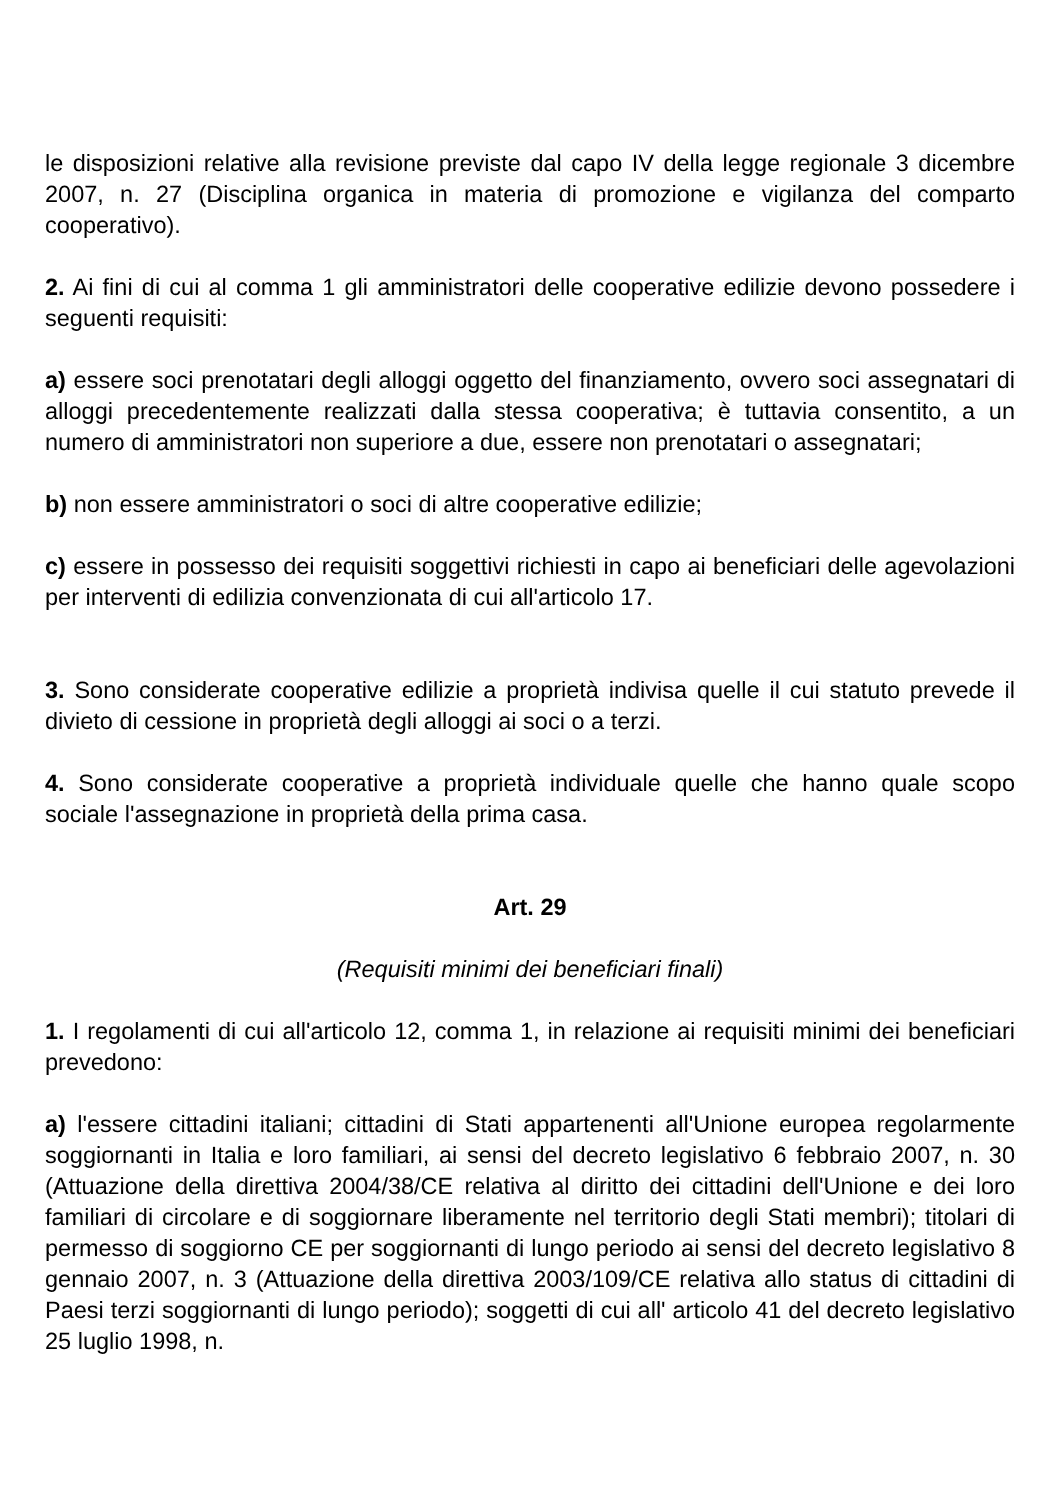le disposizioni relative alla revisione previste dal capo IV della legge regionale 3 dicembre 2007, n. 27 (Disciplina organica in materia di promozione e vigilanza del comparto cooperativo).
2. Ai fini di cui al comma 1 gli amministratori delle cooperative edilizie devono possedere i seguenti requisiti:
a) essere soci prenotatari degli alloggi oggetto del finanziamento, ovvero soci assegnatari di alloggi precedentemente realizzati dalla stessa cooperativa; è tuttavia consentito, a un numero di amministratori non superiore a due, essere non prenotatari o assegnatari;
b) non essere amministratori o soci di altre cooperative edilizie;
c) essere in possesso dei requisiti soggettivi richiesti in capo ai beneficiari delle agevolazioni per interventi di edilizia convenzionata di cui all'articolo 17.
3. Sono considerate cooperative edilizie a proprietà indivisa quelle il cui statuto prevede il divieto di cessione in proprietà degli alloggi ai soci o a terzi.
4. Sono considerate cooperative a proprietà individuale quelle che hanno quale scopo sociale l'assegnazione in proprietà della prima casa.
Art. 29
(Requisiti minimi dei beneficiari finali)
1. I regolamenti di cui all'articolo 12, comma 1, in relazione ai requisiti minimi dei beneficiari prevedono:
a) l'essere cittadini italiani; cittadini di Stati appartenenti all'Unione europea regolarmente soggiornanti in Italia e loro familiari, ai sensi del decreto legislativo 6 febbraio 2007, n. 30 (Attuazione della direttiva 2004/38/CE relativa al diritto dei cittadini dell'Unione e dei loro familiari di circolare e di soggiornare liberamente nel territorio degli Stati membri); titolari di permesso di soggiorno CE per soggiornanti di lungo periodo ai sensi del decreto legislativo 8 gennaio 2007, n. 3 (Attuazione della direttiva 2003/109/CE relativa allo status di cittadini di Paesi terzi soggiornanti di lungo periodo); soggetti di cui all' articolo 41 del decreto legislativo 25 luglio 1998, n.